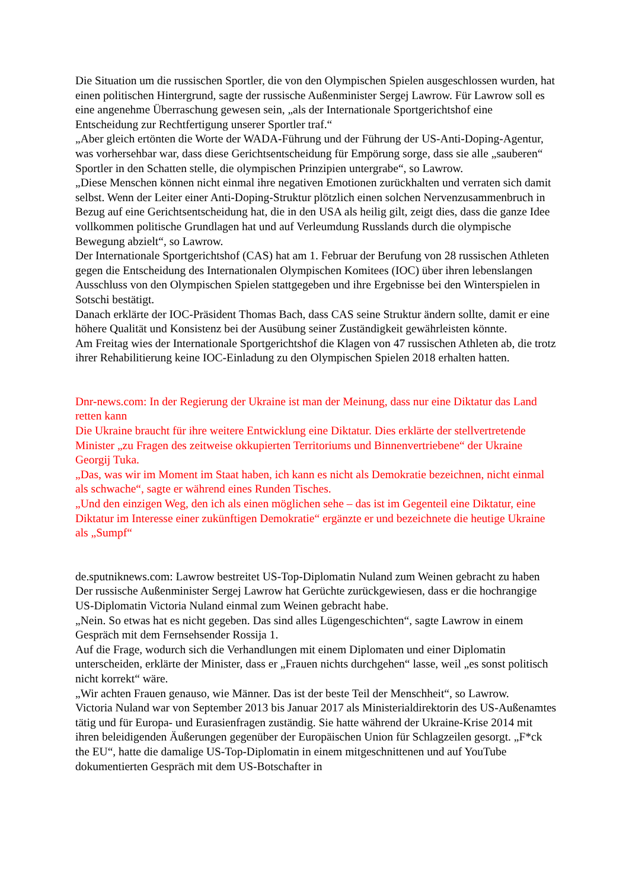Die Situation um die russischen Sportler, die von den Olympischen Spielen ausgeschlossen wurden, hat einen politischen Hintergrund, sagte der russische Außenminister Sergej Lawrow. Für Lawrow soll es eine angenehme Überraschung gewesen sein, „als der Internationale Sportgerichtshof eine Entscheidung zur Rechtfertigung unserer Sportler traf.“
„Aber gleich ertönten die Worte der WADA-Führung und der Führung der US-Anti-Doping-Agentur, was vorhersehbar war, dass diese Gerichtsentscheidung für Empörung sorge, dass sie alle „sauberen“ Sportler in den Schatten stelle, die olympischen Prinzipien untergrabe“, so Lawrow.
„Diese Menschen können nicht einmal ihre negativen Emotionen zurückhalten und verraten sich damit selbst. Wenn der Leiter einer Anti-Doping-Struktur plötzlich einen solchen Nervenzusammenbruch in Bezug auf eine Gerichtsentscheidung hat, die in den USA als heilig gilt, zeigt dies, dass die ganze Idee vollkommen politische Grundlagen hat und auf Verleumdung Russlands durch die olympische Bewegung abzielt“, so Lawrow.
Der Internationale Sportgerichtshof (CAS) hat am 1. Februar der Berufung von 28 russischen Athleten gegen die Entscheidung des Internationalen Olympischen Komitees (IOC) über ihren lebenslangen Ausschluss von den Olympischen Spielen stattgegeben und ihre Ergebnisse bei den Winterspielen in Sotschi bestätigt.
Danach erklärte der IOC-Präsident Thomas Bach, dass CAS seine Struktur ändern sollte, damit er eine höhere Qualität und Konsistenz bei der Ausübung seiner Zuständigkeit gewährleisten könnte.
Am Freitag wies der Internationale Sportgerichtshof die Klagen von 47 russischen Athleten ab, die trotz ihrer Rehabilitierung keine IOC-Einladung zu den Olympischen Spielen 2018 erhalten hatten.
Dnr-news.com: In der Regierung der Ukraine ist man der Meinung, dass nur eine Diktatur das Land retten kann
Die Ukraine braucht für ihre weitere Entwicklung eine Diktatur. Dies erklärte der stellvertretende Minister „zu Fragen des zeitweise okkupierten Territoriums und Binnenvertriebene“ der Ukraine Georgij Tuka.
„Das, was wir im Moment im Staat haben, ich kann es nicht als Demokratie bezeichnen, nicht einmal als schwache“, sagte er während eines Runden Tisches.
„Und den einzigen Weg, den ich als einen möglichen sehe – das ist im Gegenteil eine Diktatur, eine Diktatur im Interesse einer zukünftigen Demokratie“ ergänzte er und bezeichnete die heutige Ukraine als „Sumpf“
de.sputniknews.com: Lawrow bestreitet US-Top-Diplomatin Nuland zum Weinen gebracht zu haben
Der russische Außenminister Sergej Lawrow hat Gerüchte zurückgewiesen, dass er die hochrangige US-Diplomatin Victoria Nuland einmal zum Weinen gebracht habe.
„Nein. So etwas hat es nicht gegeben. Das sind alles Lügengeschichten“, sagte Lawrow in einem Gespräch mit dem Fernsehsender Rossija 1.
Auf die Frage, wodurch sich die Verhandlungen mit einem Diplomaten und einer Diplomatin unterscheiden, erklärte der Minister, dass er „Frauen nichts durchgehen“ lasse, weil „es sonst politisch nicht korrekt“ wäre.
„Wir achten Frauen genauso, wie Männer. Das ist der beste Teil der Menschheit“, so Lawrow.
Victoria Nuland war von September 2013 bis Januar 2017 als Ministerialdirektorin des US-Außenamtes tätig und für Europa- und Eurasienfragen zuständig. Sie hatte während der Ukraine-Krise 2014 mit ihren beleidigenden Äußerungen gegenüber der Europäischen Union für Schlagzeilen gesorgt. „F*ck the EU“, hatte die damalige US-Top-Diplomatin in einem mitgeschnittenen und auf YouTube dokumentierten Gespräch mit dem US-Botschafter in